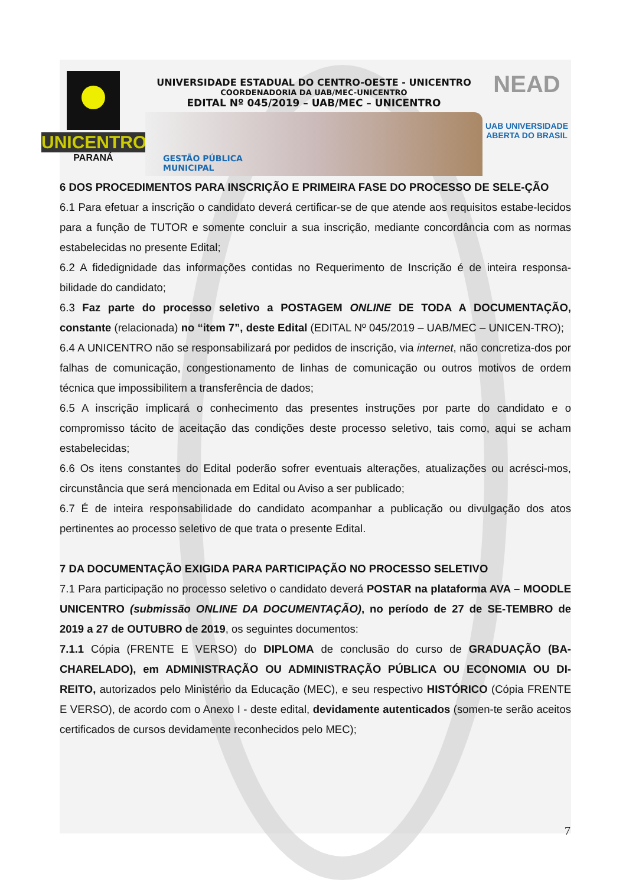UNICENTRO
PARANÁ
UNIVERSIDADE ESTADUAL DO CENTRO-OESTE - UNICENTRO
COORDENADORIA DA UAB/MEC-UNICENTRO
EDITAL Nº 045/2019 – UAB/MEC – UNICENTRO
GESTÃO PÚBLICA
MUNICIPAL
NEAD
UAB UNIVERSIDADE
ABERTA DO BRASIL
6 DOS PROCEDIMENTOS PARA INSCRIÇÃO E PRIMEIRA FASE DO PROCESSO DE SELE-ÇÃO
6.1 Para efetuar a inscrição o candidato deverá certificar-se de que atende aos requisitos estabe-lecidos para a função de TUTOR e somente concluir a sua inscrição, mediante concordância com as normas estabelecidas no presente Edital;
6.2 A fidedignidade das informações contidas no Requerimento de Inscrição é de inteira responsa-bilidade do candidato;
6.3 Faz parte do processo seletivo a POSTAGEM ONLINE DE TODA A DOCUMENTAÇÃO, constante (relacionada) no “item 7”, deste Edital (EDITAL Nº 045/2019 – UAB/MEC – UNICEN-TRO);
6.4 A UNICENTRO não se responsabilizará por pedidos de inscrição, via internet, não concretiza-dos por falhas de comunicação, congestionamento de linhas de comunicação ou outros motivos de ordem técnica que impossibilitem a transferência de dados;
6.5 A inscrição implicará o conhecimento das presentes instruções por parte do candidato e o compromisso tácito de aceitação das condições deste processo seletivo, tais como, aqui se acham estabelecidas;
6.6 Os itens constantes do Edital poderão sofrer eventuais alterações, atualizações ou acrésci-mos, circunstância que será mencionada em Edital ou Aviso a ser publicado;
6.7 É de inteira responsabilidade do candidato acompanhar a publicação ou divulgação dos atos pertinentes ao processo seletivo de que trata o presente Edital.
7 DA DOCUMENTAÇÃO EXIGIDA PARA PARTICIPAÇÃO NO PROCESSO SELETIVO
7.1 Para participação no processo seletivo o candidato deverá POSTAR na plataforma AVA – MOODLE UNICENTRO (submissão ONLINE DA DOCUMENTAÇÃO), no período de 27 de SE-TEMBRO de 2019 a 27 de OUTUBRO de 2019, os seguintes documentos:
7.1.1 Cópia (FRENTE E VERSO) do DIPLOMA de conclusão do curso de GRADUAÇÃO (BA-CHARELADO), em ADMINISTRAÇÃO OU ADMINISTRAÇÃO PÚBLICA OU ECONOMIA OU DI-REITO, autorizados pelo Ministério da Educação (MEC), e seu respectivo HISTÓRICO (Cópia FRENTE E VERSO), de acordo com o Anexo I - deste edital, devidamente autenticados (somen-te serão aceitos certificados de cursos devidamente reconhecidos pelo MEC);
7